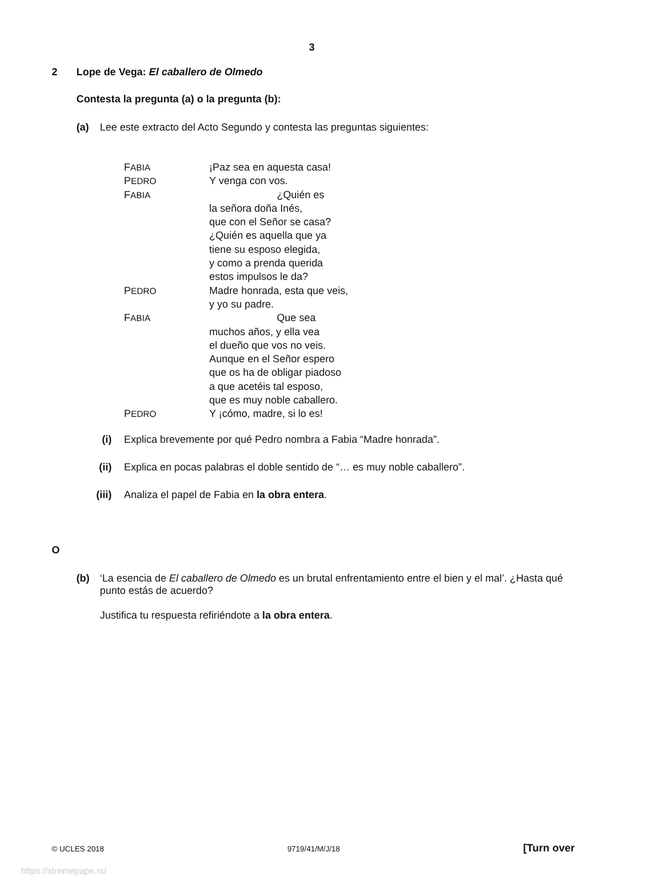3
2 Lope de Vega: El caballero de Olmedo
Contesta la pregunta (a) o la pregunta (b):
(a) Lee este extracto del Acto Segundo y contesta las preguntas siguientes:
| F ABIA | ¡Paz sea en aquesta casa! |
| P EDRO | Y venga con vos. |
| F ABIA | ¿Quién es |
| | la señora doña Inés, |
| | que con el Señor se casa? |
| | ¿Quién es aquella que ya |
| | tiene su esposo elegida, |
| | y como a prenda querida |
| | estos impulsos le da? |
| P EDRO | Madre honrada, esta que veis, |
| | y yo su padre. |
| F ABIA | Que sea |
| | muchos años, y ella vea |
| | el dueño que vos no veis. |
| | Aunque en el Señor espero |
| | que os ha de obligar piadoso |
| | a que acetéis tal esposo, |
| | que es muy noble caballero. |
| P EDRO | Y ¡cómo, madre, si lo es! |
(i) Explica brevemente por qué Pedro nombra a Fabia “Madre honrada”.
(ii) Explica en pocas palabras el doble sentido de “… es muy noble caballero”.
(iii) Analiza el papel de Fabia en la obra entera.
O
(b) ‘La esencia de El caballero de Olmedo es un brutal enfrentamiento entre el bien y el mal’. ¿Hasta qué punto estás de acuerdo?
Justifica tu respuesta refiriéndote a la obra entera.
© UCLES 2018 9719/41/M/J/18 [Turn over
https://xtremepape.rs/